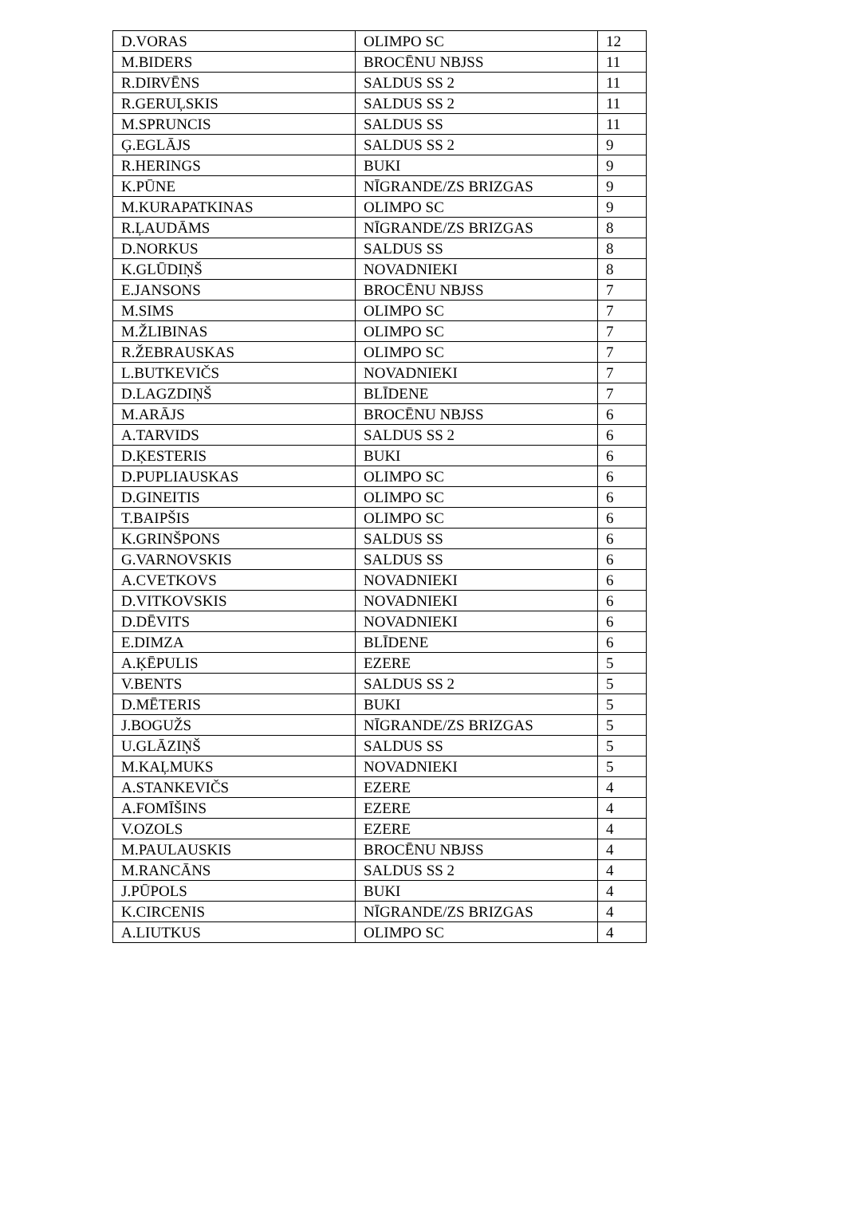| D.VORAS | OLIMPO SC | 12 |
| M.BIDERS | BROCĒNU NBJSS | 11 |
| R.DIRVĒNS | SALDUS SS 2 | 11 |
| R.GERUĻSKIS | SALDUS SS 2 | 11 |
| M.SPRUNCIS | SALDUS SS | 11 |
| Ģ.EGLĀJS | SALDUS SS 2 | 9 |
| R.HERINGS | BUKI | 9 |
| K.PŪNE | NĪGRANDE/ZS BRIZGAS | 9 |
| M.KURAPATKINAS | OLIMPO SC | 9 |
| R.ĻAUDĀMS | NĪGRANDE/ZS BRIZGAS | 8 |
| D.NORKUS | SALDUS SS | 8 |
| K.GLŪDIŅŠ | NOVADNIEKI | 8 |
| E.JANSONS | BROCĒNU NBJSS | 7 |
| M.SIMS | OLIMPO SC | 7 |
| M.ŽLIBINAS | OLIMPO SC | 7 |
| R.ŽEBRAUSKAS | OLIMPO SC | 7 |
| L.BUTKEVIČS | NOVADNIEKI | 7 |
| D.LAGZDIŅŠ | BLĪDENE | 7 |
| M.ARĀJS | BROCĒNU NBJSS | 6 |
| A.TARVIDS | SALDUS SS 2 | 6 |
| D.ĶESTERIS | BUKI | 6 |
| D.PUPLIAUSKAS | OLIMPO SC | 6 |
| D.GINEITIS | OLIMPO SC | 6 |
| T.BAIPŠIS | OLIMPO SC | 6 |
| K.GRINŠPONS | SALDUS SS | 6 |
| G.VARNOVSKIS | SALDUS SS | 6 |
| A.CVETKOVS | NOVADNIEKI | 6 |
| D.VITKOVSKIS | NOVADNIEKI | 6 |
| D.DĒVITS | NOVADNIEKI | 6 |
| E.DIMZA | BLĪDENE | 6 |
| A.ĶĒPULIS | EZERE | 5 |
| V.BENTS | SALDUS SS 2 | 5 |
| D.MĒTERIS | BUKI | 5 |
| J.BOGUŽS | NĪGRANDE/ZS BRIZGAS | 5 |
| U.GLĀZIŅŠ | SALDUS SS | 5 |
| M.KAĻMUKS | NOVADNIEKI | 5 |
| A.STANKEVIČS | EZERE | 4 |
| A.FOMĪŠINS | EZERE | 4 |
| V.OZOLS | EZERE | 4 |
| M.PAULAUSKIS | BROCĒNU NBJSS | 4 |
| M.RANCĀNS | SALDUS SS 2 | 4 |
| J.PŪPOLS | BUKI | 4 |
| K.CIRCENIS | NĪGRANDE/ZS BRIZGAS | 4 |
| A.LIUTKUS | OLIMPO SC | 4 |